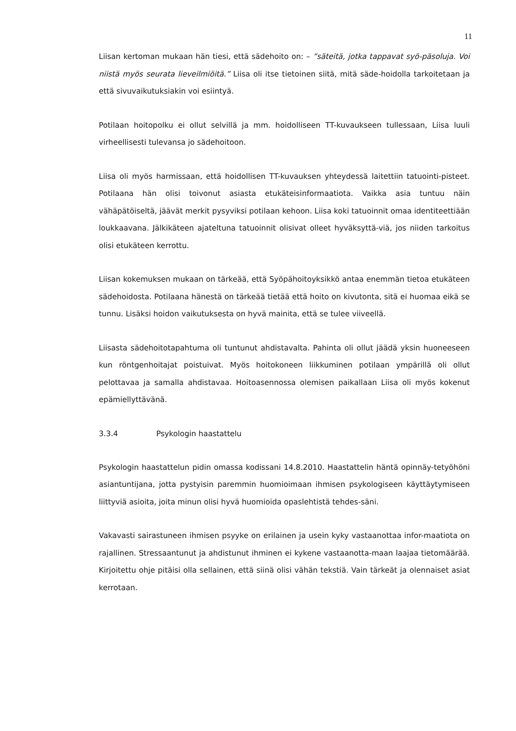11
Liisan kertoman mukaan hän tiesi, että sädehoito on: – ”säteitä, jotka tappavat syö-päsoluja. Voi niistä myös seurata lieveilmiöitä.” Liisa oli itse tietoinen siitä, mitä säde-hoidolla tarkoitetaan ja että sivuvaikutuksiakin voi esiintyä.
Potilaan hoitopolku ei ollut selvillä ja mm. hoidolliseen TT-kuvaukseen tullessaan, Liisa luuli virheellisesti tulevansa jo sädehoitoon.
Liisa oli myös harmissaan, että hoidollisen TT-kuvauksen yhteydessä laitettiin tatuointi-pisteet. Potilaana hän olisi toivonut asiasta etukäteisinformaatiota. Vaikka asia tuntuu näin vähäpätöiseltä, jäävät merkit pysyviksi potilaan kehoon. Liisa koki tatuoinnit omaa identiteettiään loukkaavana. Jälkikäteen ajateltuna tatuoinnit olisivat olleet hyväksyttä-viä, jos niiden tarkoitus olisi etukäteen kerrottu.
Liisan kokemuksen mukaan on tärkeää, että Syöpähoitoyksikkö antaa enemmän tietoa etukäteen sädehoidosta. Potilaana hänestä on tärkeää tietää että hoito on kivutonta, sitä ei huomaa eikä se tunnu. Lisäksi hoidon vaikutuksesta on hyvä mainita, että se tulee viiveellä.
Liisasta sädehoitotapahtuma oli tuntunut ahdistavalta. Pahinta oli ollut jäädä yksin huoneeseen kun röntgenhoitajat poistuivat. Myös hoitokoneen liikkuminen potilaan ympärillä oli ollut pelottavaa ja samalla ahdistavaa. Hoitoasennossa olemisen paikallaan Liisa oli myös kokenut epämiellyttävänä.
3.3.4 Psykologin haastattelu
Psykologin haastattelun pidin omassa kodissani 14.8.2010. Haastattelin häntä opinnäy-tetyöhöni asiantuntijana, jotta pystyisin paremmin huomioimaan ihmisen psykologiseen käyttäytymiseen liittyviä asioita, joita minun olisi hyvä huomioida opaslehtistä tehdes-säni.
Vakavasti sairastuneen ihmisen psyyke on erilainen ja usein kyky vastaanottaa infor-maatiota on rajallinen. Stressaantunut ja ahdistunut ihminen ei kykene vastaanotta-maan laajaa tietomäärää. Kirjoitettu ohje pitäisi olla sellainen, että siinä olisi vähän tekstiä. Vain tärkeät ja olennaiset asiat kerrotaan.